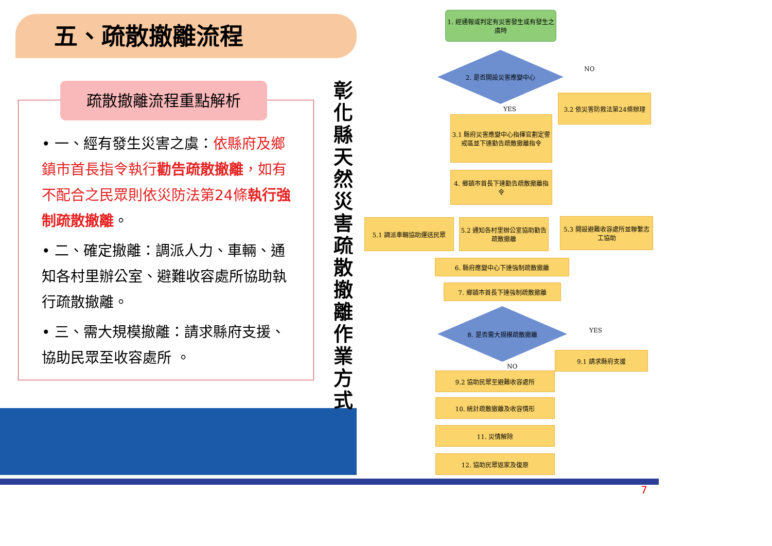五、疏散撤離流程
• 一、經有發生災害之虞：依縣府及鄉鎮市首長指令執行勸告疏散撤離，如有不配合之民眾則依災防法第24條執行強制疏散撤離。
• 二、確定撤離：調派人力、車輛、通知各村里辦公室、避難收容處所協助執行疏散撤離。
• 三、需大規模撤離：請求縣府支援、協助民眾至收容處所 。
疏散撤離流程重點解析
彰化縣天然災害疏散撤離作業方式
1. 經通報或判定有災害發生或有發生之虞時
2. 是否開設災害應變中心
NO
3.2 依災害防救法第24條辦理
YES
3.1 縣府災害應變中心指揮官劃定警戒區並下達勸告疏散撤離指令
4. 鄉鎮市首長下達勸告疏散撤離指令
5.1 調派車輛協助運送民眾
5.2 通知各村里辦公室協助勸告疏散撤離
5.3 開設避難收容處所並聯繫志工協助
6. 縣府應變中心下達強制疏散撤離
7. 鄉鎮市首長下達強制疏散撤離
8. 是否需大規模疏散撤離
YES
9.1 請求縣府支援
NO
9.2 協助民眾至避難收容處所
10. 統計疏散撤離及收容情形
11. 災情解除
12. 協助民眾返家及復原
7